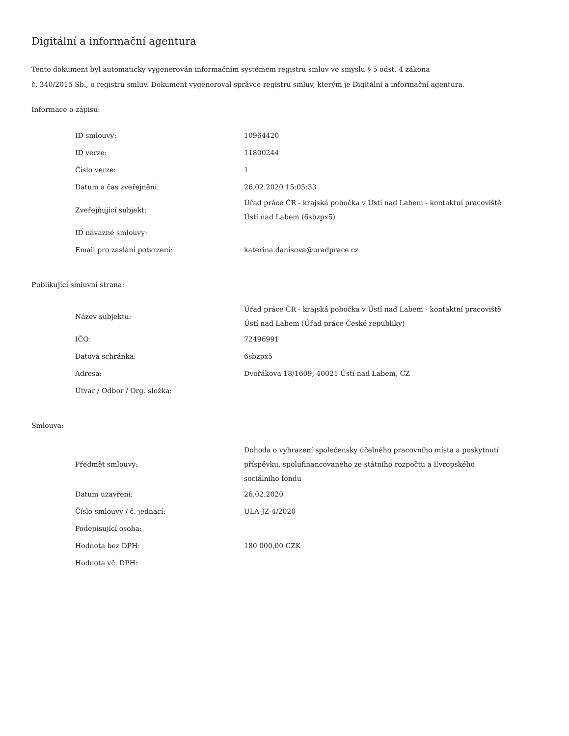Digitální a informační agentura
Tento dokument byl automaticky vygenerován informačním systémem registru smluv ve smyslu § 5 odst. 4 zákona
č. 340/2015 Sb., o registru smluv. Dokument vygeneroval správce registru smluv, kterým je Digitální a informační agentura.
Informace o zápisu:
| ID smlouvy: | 10964420 |
| ID verze: | 11800244 |
| Číslo verze: | 1 |
| Datum a čas zveřejnění: | 26.02.2020 15:05:33 |
| Zveřejňující subjekt: | Úřad práce ČR - krajská pobočka v Ústí nad Labem - kontaktní pracoviště Ústí nad Labem (6sbzpx5) |
| ID návazné smlouvy: | |
| Email pro zaslání potvrzení: | katerina.danisova@uradprace.cz |
Publikující smluvní strana:
| Název subjektu: | Úřad práce ČR - krajská pobočka v Ústí nad Labem - kontaktní pracoviště Ústí nad Labem (Úřad práce České republiky) |
| IČO: | 72496991 |
| Datová schránka: | 6sbzpx5 |
| Adresa: | Dvořákova 18/1609, 40021 Ústí nad Labem, CZ |
| Útvar / Odbor / Org. složka: | |
Smlouva:
| Předmět smlouvy: | Dohoda o vyhrazení společensky účelného pracovního místa a poskytnutí příspěvku, spolufinancovaného ze státního rozpočtu a Evropského sociálního fondu |
| Datum uzavření: | 26.02.2020 |
| Číslo smlouvy / č. jednací: | ULA-JZ-4/2020 |
| Podepisující osoba: | |
| Hodnota bez DPH: | 180 000,00 CZK |
| Hodnota vč. DPH: | |